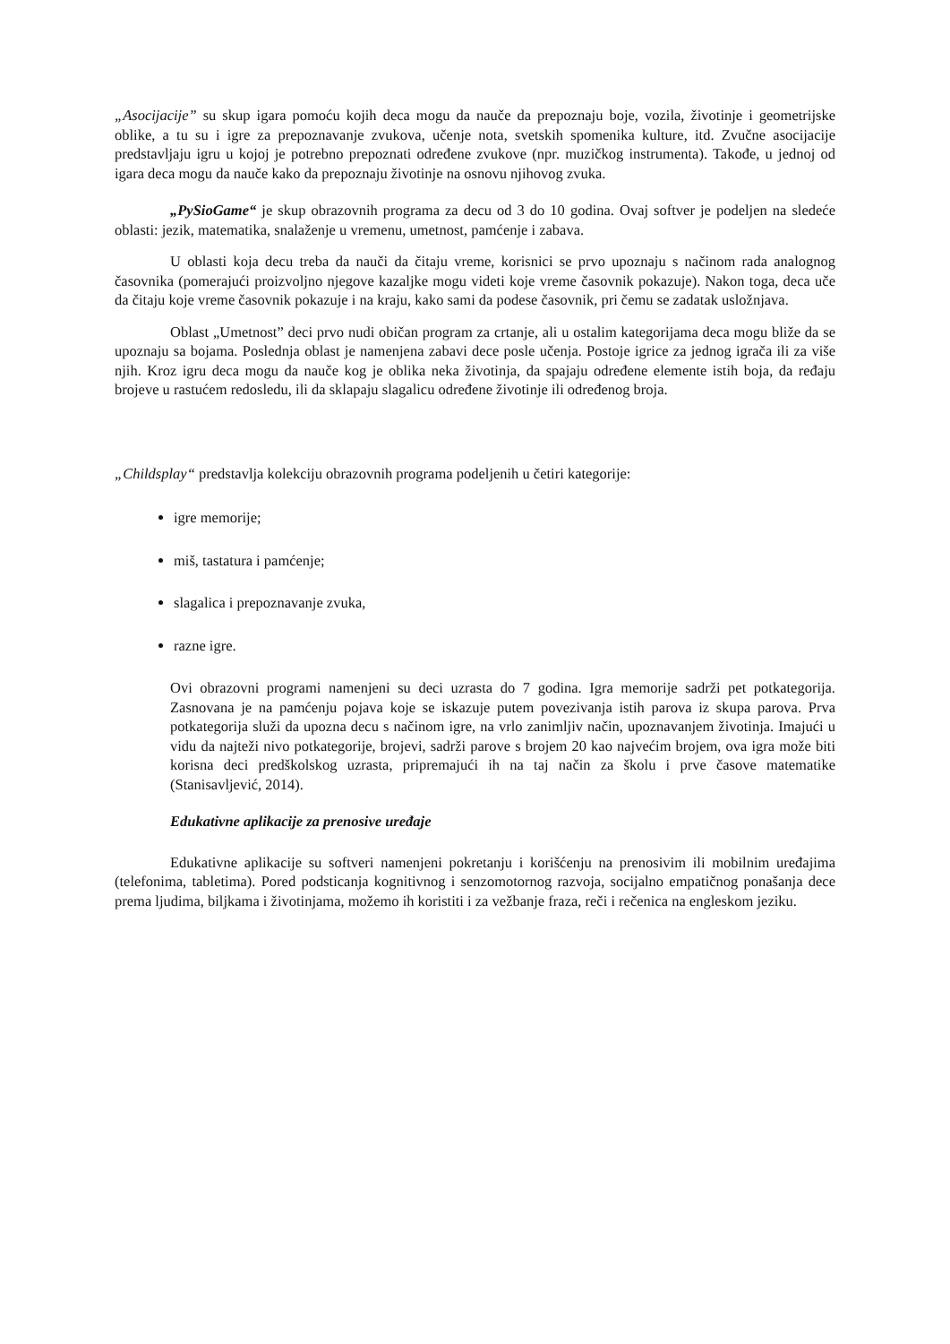„Asocijacije” su skup igara pomoću kojih deca mogu da nauče da prepoznaju boje, vozila, životinje i geometrijske oblike, a tu su i igre za prepoznavanje zvukova, učenje nota, svetskih spomenika kulture, itd. Zvučne asocijacije predstavljaju igru u kojoj je potrebno prepoznati određene zvukove (npr. muzičkog instrumenta). Takođe, u jednoj od igara deca mogu da nauče kako da prepoznaju životinje na osnovu njihovog zvuka.
„PySioGame“ je skup obrazovnih programa za decu od 3 do 10 godina. Ovaj softver je podeljen na sledeće oblasti: jezik, matematika, snalaženje u vremenu, umetnost, pamćenje i zabava.
U oblasti koja decu treba da nauči da čitaju vreme, korisnici se prvo upoznaju s načinom rada analognog časovnika (pomerajući proizvoljno njegove kazaljke mogu videti koje vreme časovnik pokazuje). Nakon toga, deca uče da čitaju koje vreme časovnik pokazuje i na kraju, kako sami da podese časovnik, pri čemu se zadatak usložnjava.
Oblast „Umetnost” deci prvo nudi običan program za crtanje, ali u ostalim kategorijama deca mogu bliže da se upoznaju sa bojama. Poslednja oblast je namenjena zabavi dece posle učenja. Postoje igrice za jednog igrača ili za više njih. Kroz igru deca mogu da nauče kog je oblika neka životinja, da spajaju određene elemente istih boja, da ređaju brojeve u rastućem redosledu, ili da sklapaju slagalicu određene životinje ili određenog broja.
„Childsplay“ predstavlja kolekciju obrazovnih programa podeljenih u četiri kategorije:
igre memorije;
miš, tastatura i pamćenje;
slagalica i prepoznavanje zvuka,
razne igre.
Ovi obrazovni programi namenjeni su deci uzrasta do 7 godina. Igra memorije sadrži pet potkategorija. Zasnovana je na pamćenju pojava koje se iskazuje putem povezivanja istih parova iz skupa parova. Prva potkategorija služi da upozna decu s načinom igre, na vrlo zanimljiv način, upoznavanjem životinja. Imajući u vidu da najteži nivo potkategorije, brojevi, sadrži parove s brojem 20 kao najvećim brojem, ova igra može biti korisna deci predškolskog uzrasta, pripremajući ih na taj način za školu i prve časove matematike (Stanisavljević, 2014).
Edukativne aplikacije za prenosive uređaje
Edukativne aplikacije su softveri namenjeni pokretanju i korišćenju na prenosivim ili mobilnim uređajima (telefonima, tabletima). Pored podsticanja kognitivnog i senzomotornog razvoja, socijalno empatičnog ponašanja dece prema ljudima, biljkama i životinjama, možemo ih koristiti i za vežbanje fraza, reči i rečenica na engleskom jeziku.